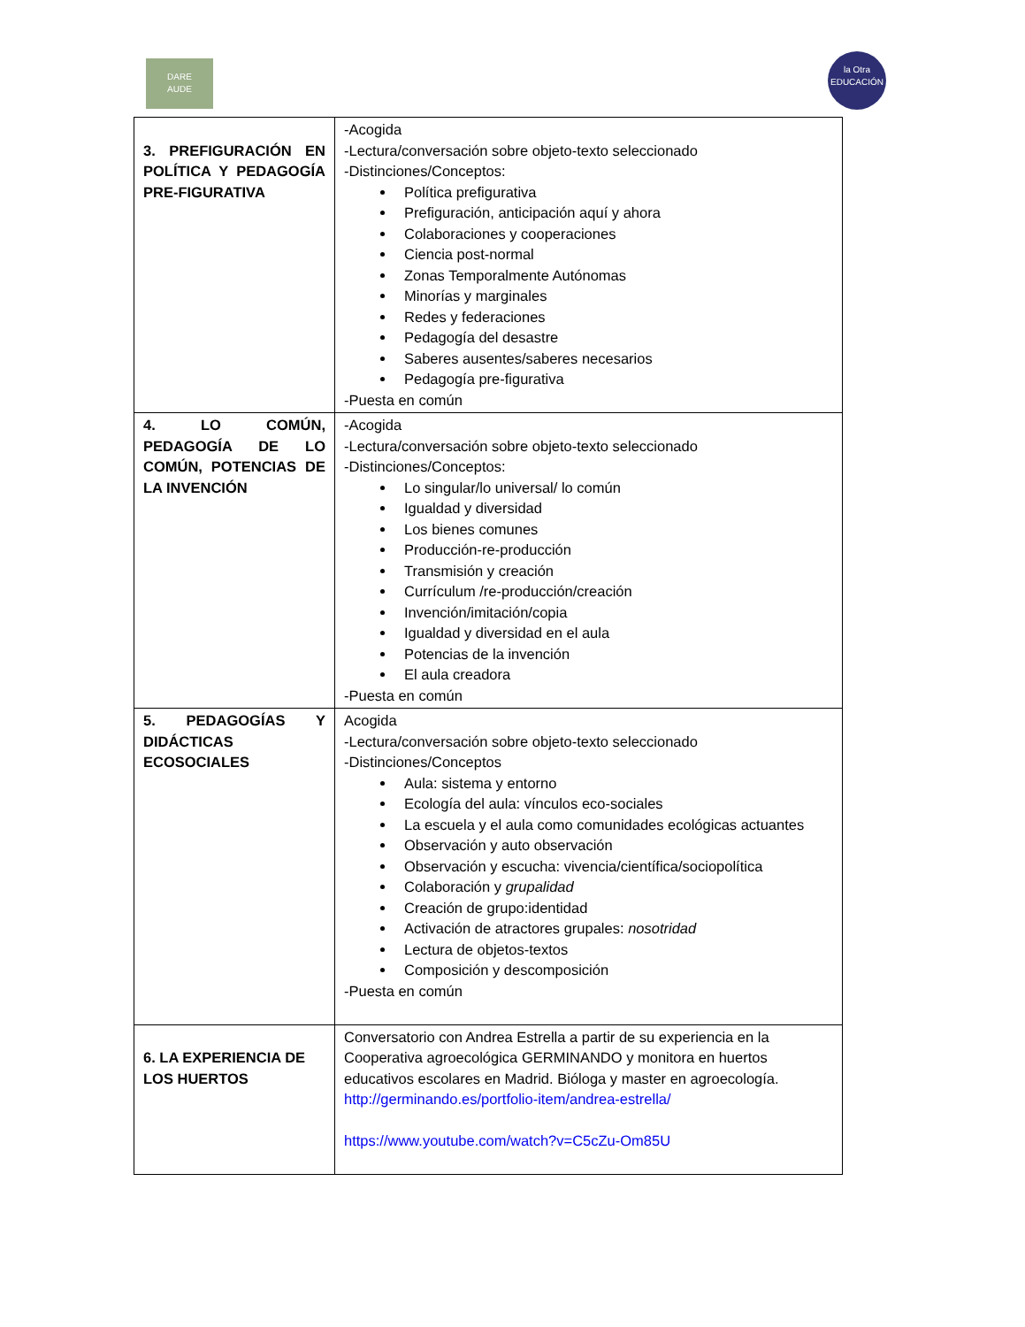DARE
AUDE
la Otra
EDUCACIÓN
| 3. PREFIGURACIÓN EN POLÍTICA Y PEDAGOGÍA PRE-FIGURATIVA | -Acogida -Lectura/conversación sobre objeto-texto seleccionado -Distinciones/Conceptos: Política prefigurativa Prefiguración, anticipación aquí y ahora Colaboraciones y cooperaciones Ciencia post-normal Zonas Temporalmente Autónomas Minorías y marginales Redes y federaciones Pedagogía del desastre Saberes ausentes/saberes necesarios Pedagogía pre-figurativa -Puesta en común |
| 4. LO COMÚN, PEDAGOGÍA DE LO COMÚN, POTENCIAS DE LA INVENCIÓN | -Acogida -Lectura/conversación sobre objeto-texto seleccionado -Distinciones/Conceptos: Lo singular/lo universal/ lo común Igualdad y diversidad Los bienes comunes Producción-re-producción Transmisión y creación Currículum /re-producción/creación Invención/imitación/copia Igualdad y diversidad en el aula Potencias de la invención El aula creadora -Puesta en común |
| 5. PEDAGOGÍAS Y DIDÁCTICAS ECOSOCIALES | Acogida -Lectura/conversación sobre objeto-texto seleccionado -Distinciones/Conceptos Aula: sistema y entorno Ecología del aula: vínculos eco-sociales La escuela y el aula como comunidades ecológicas actuantes Observación y auto observación Observación y escucha: vivencia/científica/sociopolítica Colaboración y grupalidad Creación de grupo:identidad Activación de atractores grupales: nosotridad Lectura de objetos-textos Composición y descomposición -Puesta en común |
| 6. LA EXPERIENCIA DE LOS HUERTOS | Conversatorio con Andrea Estrella a partir de su experiencia en la Cooperativa agroecológica GERMINANDO y monitora en huertos educativos escolares en Madrid. Bióloga y master en agroecología. http://germinando.es/portfolio-item/andrea-estrella/ https://www.youtube.com/watch?v=C5cZu-Om85U |